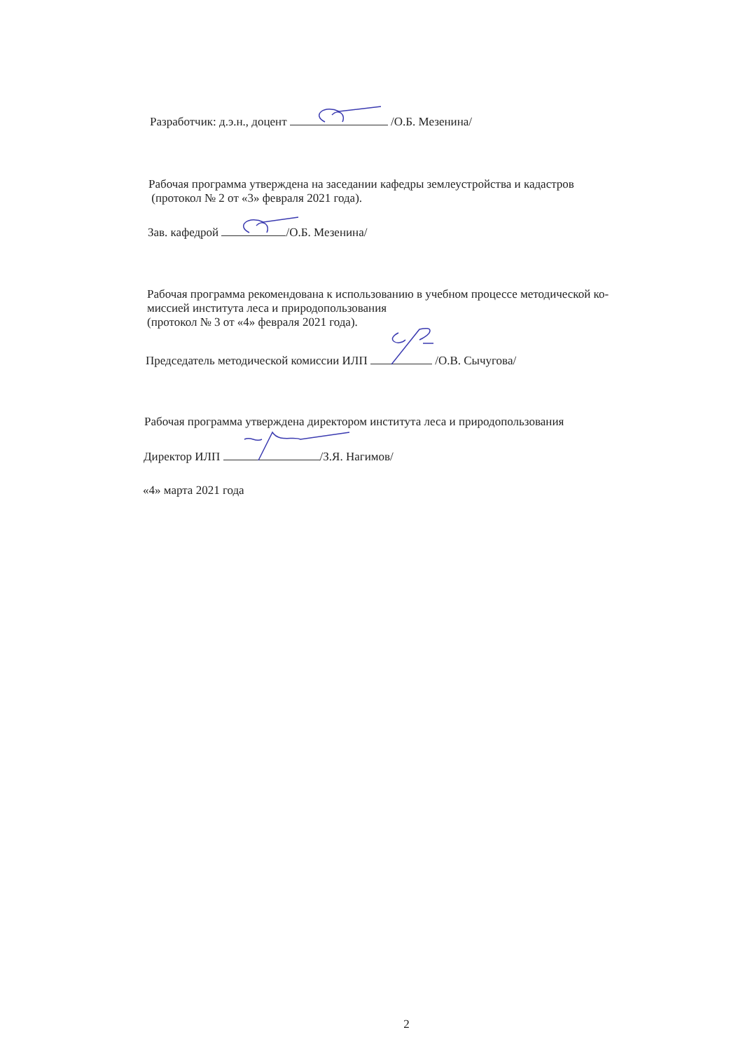Разработчик: д.э.н., доцент /О.Б. Мезенина/
Рабочая программа утверждена на заседании кафедры землеустройства и кадастров
(протокол № 2 от «3» февраля 2021 года).
Зав. кафедрой /О.Б. Мезенина/
Рабочая программа рекомендована к использованию в учебном процессе методической ко-
миссией института леса и природопользования
(протокол № 3 от «4» февраля 2021 года).
Председатель методической комиссии ИЛП /О.В. Сычугова/
Рабочая программа утверждена директором института леса и природопользования
Директор ИЛП /З.Я. Нагимов/
«4» марта 2021 года
2